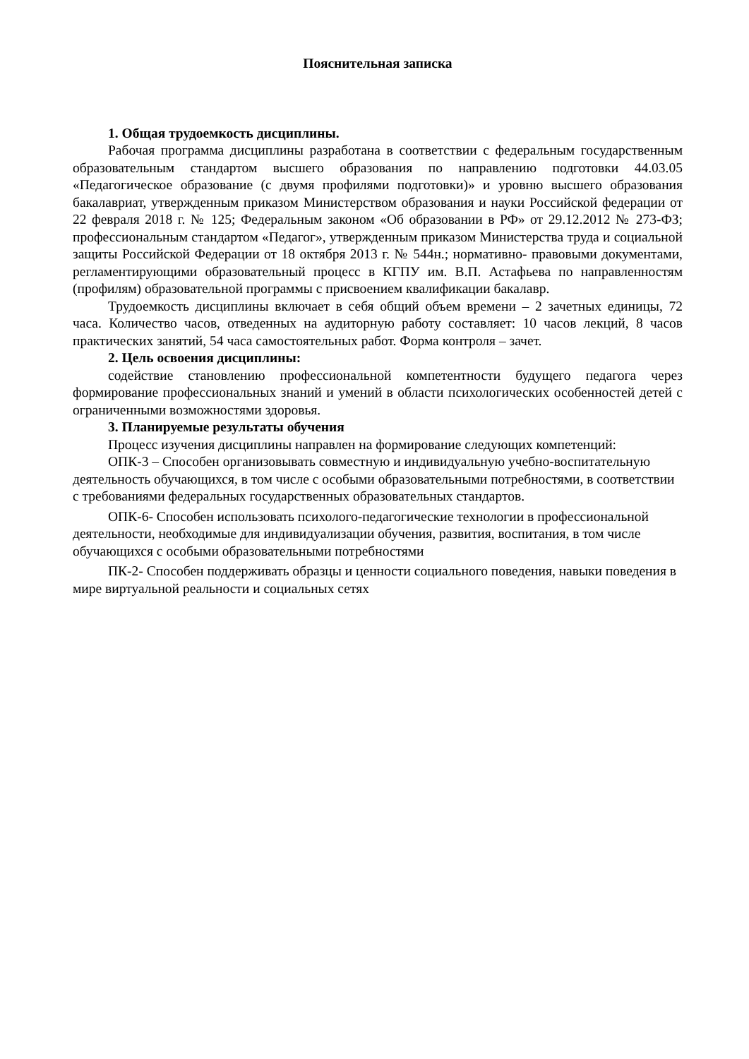Пояснительная записка
1. Общая трудоемкость дисциплины.
Рабочая программа дисциплины разработана в соответствии с федеральным государственным образовательным стандартом высшего образования по направлению подготовки 44.03.05 «Педагогическое образование (с двумя профилями подготовки)» и уровню высшего образования бакалавриат, утвержденным приказом Министерством образования и науки Российской федерации от 22 февраля 2018 г. № 125; Федеральным законом «Об образовании в РФ» от 29.12.2012 № 273-ФЗ; профессиональным стандартом «Педагог», утвержденным приказом Министерства труда и социальной защиты Российской Федерации от 18 октября 2013 г. № 544н.; нормативно- правовыми документами, регламентирующими образовательный процесс в КГПУ им. В.П. Астафьева по направленностям (профилям) образовательной программы с присвоением квалификации бакалавр.
Трудоемкость дисциплины включает в себя общий объем времени – 2 зачетных единицы, 72 часа. Количество часов, отведенных на аудиторную работу составляет: 10 часов лекций, 8 часов практических занятий, 54 часа самостоятельных работ. Форма контроля – зачет.
2. Цель освоения дисциплины:
содействие становлению профессиональной компетентности будущего педагога через формирование профессиональных знаний и умений в области психологических особенностей детей с ограниченными возможностями здоровья.
3. Планируемые результаты обучения
Процесс изучения дисциплины направлен на формирование следующих компетенций:
ОПК-3 – Способен организовывать совместную и индивидуальную учебно-воспитательную деятельность обучающихся, в том числе с особыми образовательными потребностями, в соответствии с требованиями федеральных государственных образовательных стандартов.
ОПК-6- Способен использовать психолого-педагогические технологии в профессиональной деятельности, необходимые для индивидуализации обучения, развития, воспитания, в том числе обучающихся с особыми образовательными потребностями
ПК-2- Способен поддерживать образцы и ценности социального поведения, навыки поведения в мире виртуальной реальности и социальных сетях